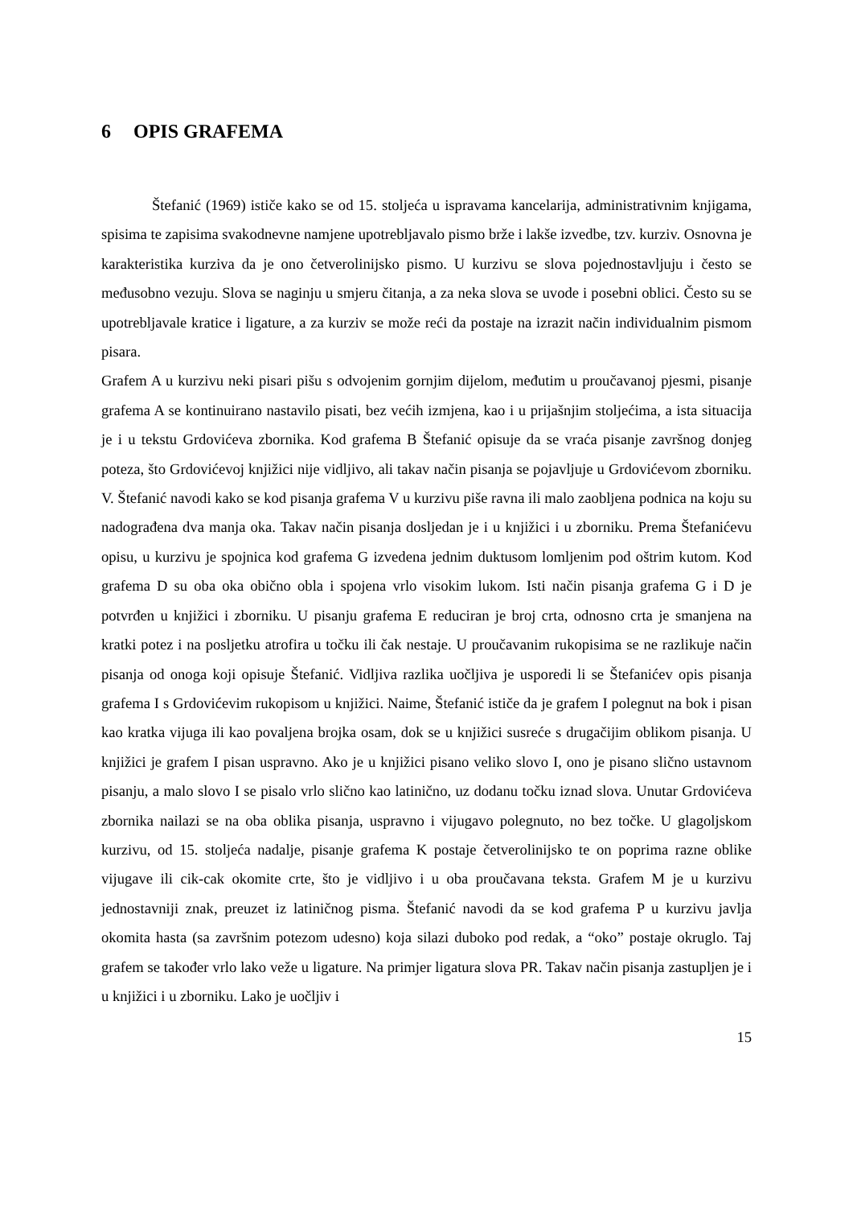6 OPIS GRAFEMA
Štefanić (1969) ističe kako se od 15. stoljeća u ispravama kancelarija, administrativnim knjigama, spisima te zapisima svakodnevne namjene upotrebljavalo pismo brže i lakše izvedbe, tzv. kurziv. Osnovna je karakteristika kurziva da je ono četverolinijsko pismo. U kurzivu se slova pojednostavljuju i često se međusobno vezuju. Slova se naginju u smjeru čitanja, a za neka slova se uvode i posebni oblici. Često su se upotrebljavale kratice i ligature, a za kurziv se može reći da postaje na izrazit način individualnim pismom pisara.
Grafem A u kurzivu neki pisari pišu s odvojenim gornjim dijelom, međutim u proučavanoj pjesmi, pisanje grafema A se kontinuirano nastavilo pisati, bez većih izmjena, kao i u prijašnjim stoljećima, a ista situacija je i u tekstu Grdovićeva zbornika. Kod grafema B Štefanić opisuje da se vraća pisanje završnog donjeg poteza, što Grdovićevoj knjižici nije vidljivo, ali takav način pisanja se pojavljuje u Grdovićevom zborniku. V. Štefanić navodi kako se kod pisanja grafema V u kurzivu piše ravna ili malo zaobljena podnica na koju su nadograđena dva manja oka. Takav način pisanja dosljedan je i u knjižici i u zborniku. Prema Štefanićevu opisu, u kurzivu je spojnica kod grafema G izvedena jednim duktusom lomljenim pod oštrim kutom. Kod grafema D su oba oka obično obla i spojena vrlo visokim lukom. Isti način pisanja grafema G i D je potvrđen u knjižici i zborniku. U pisanju grafema E reduciran je broj crta, odnosno crta je smanjena na kratki potez i na posljetku atrofira u točku ili čak nestaje. U proučavanim rukopisima se ne razlikuje način pisanja od onoga koji opisuje Štefanić. Vidljiva razlika uočljiva je usporedi li se Štefanićev opis pisanja grafema I s Grdovićevim rukopisom u knjižici. Naime, Štefanić ističe da je grafem I polegnut na bok i pisan kao kratka vijuga ili kao povaljena brojka osam, dok se u knjižici susreće s drugačijim oblikom pisanja. U knjižici je grafem I pisan uspravno. Ako je u knjižici pisano veliko slovo I, ono je pisano slično ustavnom pisanju, a malo slovo I se pisalo vrlo slično kao latinično, uz dodanu točku iznad slova. Unutar Grdovićeva zbornika nailazi se na oba oblika pisanja, uspravno i vijugavo polegnuto, no bez točke. U glagoljskom kurzivu, od 15. stoljeća nadalje, pisanje grafema K postaje četverolinijsko te on poprima razne oblike vijugave ili cik-cak okomite crte, što je vidljivo i u oba proučavana teksta. Grafem M je u kurzivu jednostavniji znak, preuzet iz latiničnog pisma. Štefanić navodi da se kod grafema P u kurzivu javlja okomita hasta (sa završnim potezom udesno) koja silazi duboko pod redak, a “oko” postaje okruglo. Taj grafem se također vrlo lako veže u ligature. Na primjer ligatura slova PR. Takav način pisanja zastupljen je i u knjižici i u zborniku. Lako je uočljiv i
15